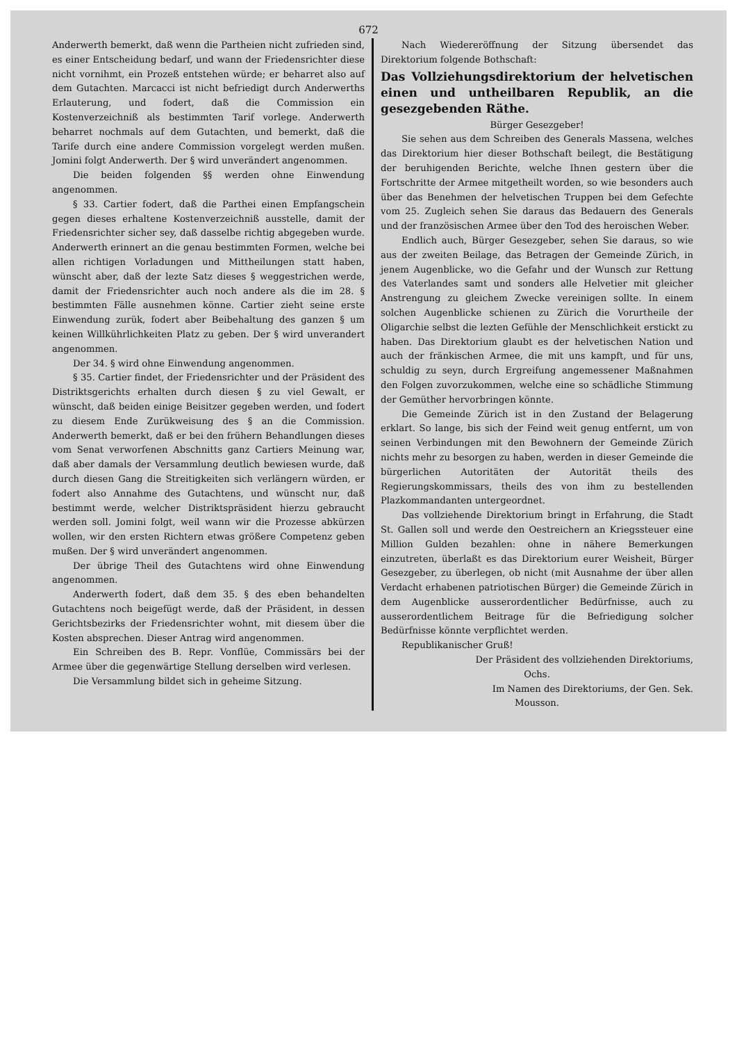672
Anderwerth bemerkt, daß wenn die Partheien nicht zufrieden sind, es einer Entscheidung bedarf, und wann der Friedensrichter diese nicht vornihmt, ein Prozeß entstehen würde; er beharret also auf dem Gutachten. Marcacci ist nicht befriedigt durch Anderwerths Erlauterung, und fodert, daß die Commission ein Kostenverzeichniß als bestimmten Tarif vorlege. Anderwerth beharret nochmals auf dem Gutachten, und bemerkt, daß die Tarife durch eine andere Commission vorgelegt werden mußen. Jomini folgt Anderwerth. Der § wird unverändert angenommen.
Die beiden folgenden §§ werden ohne Einwendung angenommen.
§ 33. Cartier fodert, daß die Parthei einen Empfangschein gegen dieses erhaltene Kostenverzeichniß ausstelle, damit der Friedensrichter sicher sey, daß dasselbe richtig abgegeben wurde. Anderwerth erinnert an die genau bestimmten Formen, welche bei allen richtigen Vorladungen und Mittheilungen statt haben, wünscht aber, daß der lezte Satz dieses § weggestrichen werde, damit der Friedensrichter auch noch andere als die im 28. § bestimmten Fälle ausnehmen könne. Cartier zieht seine erste Einwendung zurük, fodert aber Beibehaltung des ganzen § um keinen Willkührlichkeiten Platz zu geben. Der § wird unverandert angenommen.
Der 34. § wird ohne Einwendung angenommen.
§ 35. Cartier findet, der Friedensrichter und der Präsident des Distriktsgerichts erhalten durch diesen § zu viel Gewalt, er wünscht, daß beiden einige Beisitzer gegeben werden, und fodert zu diesem Ende Zurükweisung des § an die Commission. Anderwerth bemerkt, daß er bei den frühern Behandlungen dieses vom Senat verworfenen Abschnitts ganz Cartiers Meinung war, daß aber damals der Versammlung deutlich bewiesen wurde, daß durch diesen Gang die Streitigkeiten sich verlängern würden, er fodert also Annahme des Gutachtens, und wünscht nur, daß bestimmt werde, welcher Distriktspräsident hierzu gebraucht werden soll. Jomini folgt, weil wann wir die Prozesse abkürzen wollen, wir den ersten Richtern etwas größere Competenz geben mußen. Der § wird unverändert angenommen.
Der übrige Theil des Gutachtens wird ohne Einwendung angenommen.
Anderwerth fodert, daß dem 35. § des eben behandelten Gutachtens noch beigefügt werde, daß der Präsident, in dessen Gerichtsbezirks der Friedensrichter wohnt, mit diesem über die Kosten absprechen. Dieser Antrag wird angenommen.
Ein Schreiben des B. Repr. Vonflüe, Commissärs bei der Armee über die gegenwärtige Stellung derselben wird verlesen.
Die Versammlung bildet sich in geheime Sitzung.
Nach Wiedereröffnung der Sitzung übersendet das Direktorium folgende Bothschaft:
Das Vollziehungsdirektorium der helvetischen einen und untheilbaren Republik, an die gesezgebenden Räthe.
Bürger Gesezgeber!
Sie sehen aus dem Schreiben des Generals Massena, welches das Direktorium hier dieser Bothschaft beilegt, die Bestätigung der beruhigenden Berichte, welche Ihnen gestern über die Fortschritte der Armee mitgetheilt worden, so wie besonders auch über das Benehmen der helvetischen Truppen bei dem Gefechte vom 25. Zugleich sehen Sie daraus das Bedauern des Generals und der französischen Armee über den Tod des heroischen Weber.
Endlich auch, Bürger Gesezgeber, sehen Sie daraus, so wie aus der zweiten Beilage, das Betragen der Gemeinde Zürich, in jenem Augenblicke, wo die Gefahr und der Wunsch zur Rettung des Vaterlandes samt und sonders alle Helvetier mit gleicher Anstrengung zu gleichem Zwecke vereinigen sollte. In einem solchen Augenblicke schienen zu Zürich die Vorurtheile der Oligarchie selbst die lezten Gefühle der Menschlichkeit erstickt zu haben. Das Direktorium glaubt es der helvetischen Nation und auch der fränkischen Armee, die mit uns kampft, und für uns, schuldig zu seyn, durch Ergreifung angemessener Maßnahmen den Folgen zuvorzukommen, welche eine so schädliche Stimmung der Gemüther hervorbringen könnte.
Die Gemeinde Zürich ist in den Zustand der Belagerung erklart. So lange, bis sich der Feind weit genug entfernt, um von seinen Verbindungen mit den Bewohnern der Gemeinde Zürich nichts mehr zu besorgen zu haben, werden in dieser Gemeinde die bürgerlichen Autoritäten der Autorität theils des Regierungskommissars, theils des von ihm zu bestellenden Plazkommandanten untergeordnet.
Das vollziehende Direktorium bringt in Erfahrung, die Stadt St. Gallen soll und werde den Oestreichern an Kriegssteuer eine Million Gulden bezahlen: ohne in nähere Bemerkungen einzutreten, überlaßt es das Direktorium eurer Weisheit, Bürger Gesezgeber, zu überlegen, ob nicht (mit Ausnahme der über allen Verdacht erhabenen patriotischen Bürger) die Gemeinde Zürich in dem Augenblicke ausserordentlicher Bedürfnisse, auch zu ausserordentlichem Beitrage für die Befriedigung solcher Bedürfnisse könnte verpflichtet werden.
Republikanischer Gruß!
Der Präsident des vollziehenden Direktoriums,
Ochs.
Im Namen des Direktoriums, der Gen. Sek.
Mousson.